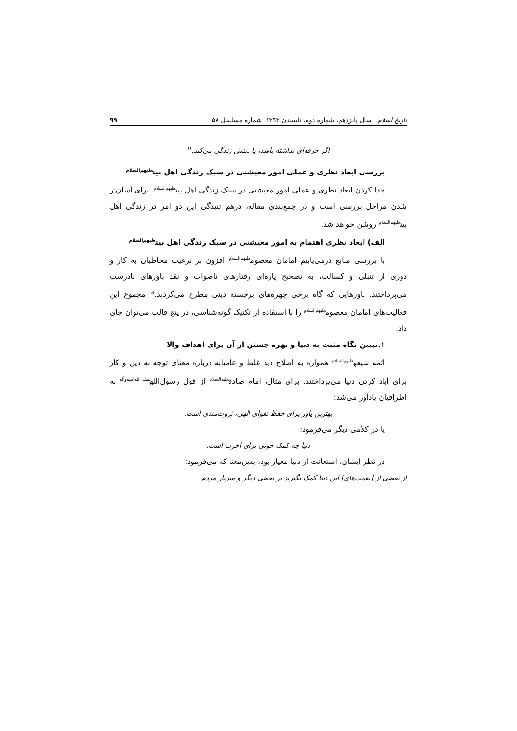تاریخ اسلام سال پانزدهم، شماره دوم، تابستان ۱۳۹۳، شماره مسلسل ۵۸ ۹۹
اگر حرفه‌ای نداشته باشد، با دینش زندگی می‌کند.<sup>۱۴</sup>
بررسی ابعاد نظری و عملی امور معیشتی در سبک زندگی اهل بیت<sup>علیهم‌السلام</sup>
جدا کردن ابعاد نظری و عملی امور معیشتی در سبک زندگی اهل بیت<sup>علیهم‌السلام</sup>، برای آسان‌تر شدن مراحل بررسی است و در جمع‌بندی مقاله، درهم تنیدگی این دو امر در زندگی اهل بیت<sup>علیهم‌السلام</sup> روشن خواهد شد.
الف) ابعاد نظری اهتمام به امور معیشتی در سبک زندگی اهل بیت<sup>علیهم‌السلام</sup>
با بررسی منابع درمی‌یابیم امامان معصوم<sup>علیهم‌السلام</sup> افزون بر ترغیب مخاطبان به کار و دوری از تنبلی و کسالت، به تصحیح پاره‌ای رفتارهای ناصواب و نقد باورهای نادرست می‌پرداختند. باورهایی که گاه برخی چهره‌های برجسته دینی مطرح می‌کردند.<sup>۱۵</sup> مجموع این فعالیت‌های امامان معصوم<sup>علیهم‌السلام</sup> را با استفاده از تکنیک گونه‌شناسی، در پنج قالب می‌توان جای داد.
۱.تبیین نگاه مثبت به دنیا و بهره جستن از آن برای اهداف والا
ائمه شیعه<sup>علیهم‌السلام</sup> همواره به اصلاح دید غلط و عامیانه درباره معنای توجه به دین و کار برای آباد کردن دنیا می‌پرداختند. برای مثال، امام صادق<sup>علیه‌السلام</sup> از قول رسول‌الله<sup>صلی‌الله‌علیه‌وآله</sup> به اطرافیان یادآور می‌شد:
بهترین یاور برای حفظ تقوای الهی، ثروت‌مندی است.
یا در کلامی دیگر می‌فرمود:
دنیا چه کمک خوبی برای آخرت است.
در نظر ایشان، استعانت از دنیا معیار بود، بدین‌معنا که می‌فرمود:
از بعضی از [نعمت‌های] این دنیا کمک بگیرید بر بعضی دیگر و سربار مردم